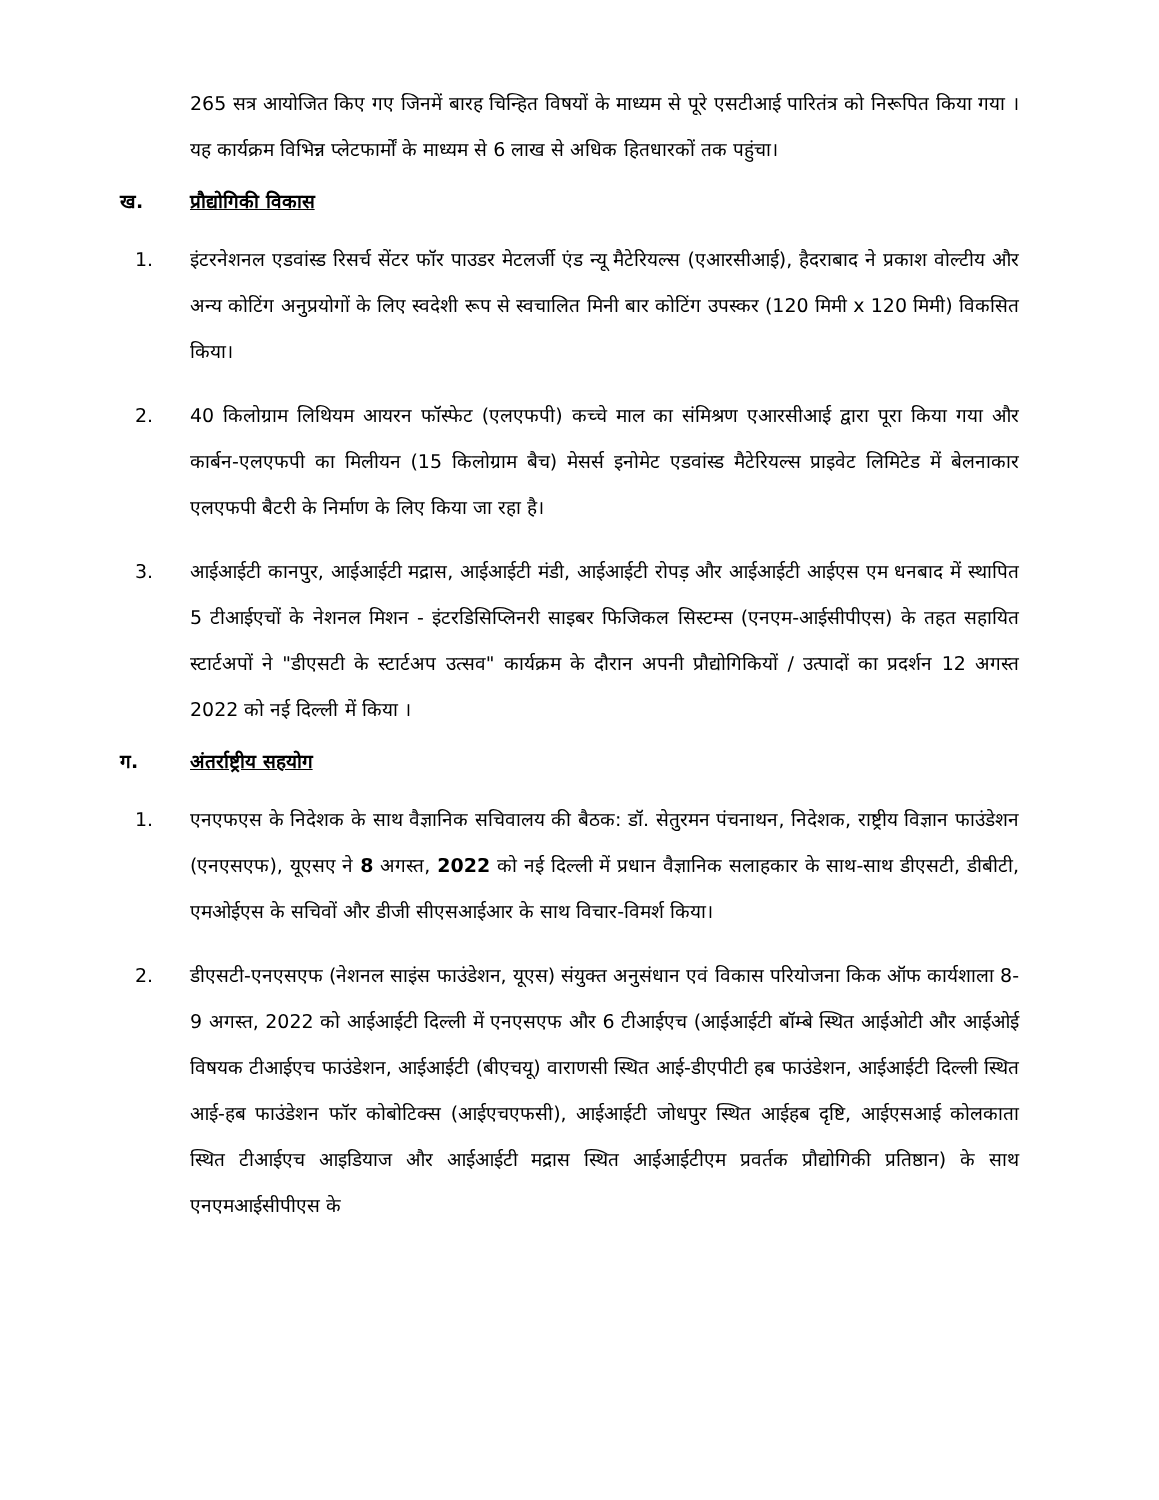265 सत्र आयोजित किए गए जिनमें बारह चिन्हित विषयों के माध्यम से पूरे एसटीआई पारितंत्र को निरूपित किया गया । यह कार्यक्रम विभिन्न प्लेटफार्मों के माध्यम से 6 लाख से अधिक हितधारकों तक पहुंचा।
ख. प्रौद्योगिकी विकास
1. इंटरनेशनल एडवांस्ड रिसर्च सेंटर फॉर पाउडर मेटलर्जी एंड न्यू मैटेरियल्स (एआरसीआई), हैदराबाद ने प्रकाश वोल्टीय और अन्य कोटिंग अनुप्रयोगों के लिए स्वदेशी रूप से स्वचालित मिनी बार कोटिंग उपस्कर (120 मिमी x 120 मिमी) विकसित किया।
2. 40 किलोग्राम लिथियम आयरन फॉस्फेट (एलएफपी) कच्चे माल का संमिश्रण एआरसीआई द्वारा पूरा किया गया और कार्बन-एलएफपी का मिलीयन (15 किलोग्राम बैच) मेसर्स इनोमेट एडवांस्ड मैटेरियल्स प्राइवेट लिमिटेड में बेलनाकार एलएफपी बैटरी के निर्माण के लिए किया जा रहा है।
3. आईआईटी कानपुर, आईआईटी मद्रास, आईआईटी मंडी, आईआईटी रोपड़ और आईआईटी आईएस एम धनबाद में स्थापित 5 टीआईएचों के नेशनल मिशन - इंटरडिसिप्लिनरी साइबर फिजिकल सिस्टम्स (एनएम-आईसीपीएस) के तहत सहायित स्टार्टअपों ने "डीएसटी के स्टार्टअप उत्सव" कार्यक्रम के दौरान अपनी प्रौद्योगिकियों / उत्पादों का प्रदर्शन 12 अगस्त 2022 को नई दिल्ली में किया ।
ग. अंतर्राष्ट्रीय सहयोग
1. एनएफएस के निदेशक के साथ वैज्ञानिक सचिवालय की बैठक: डॉ. सेतुरमन पंचनाथन, निदेशक, राष्ट्रीय विज्ञान फाउंडेशन (एनएसएफ), यूएसए ने 8 अगस्त, 2022 को नई दिल्ली में प्रधान वैज्ञानिक सलाहकार के साथ-साथ डीएसटी, डीबीटी, एमओईएस के सचिवों और डीजी सीएसआईआर के साथ विचार-विमर्श किया।
2. डीएसटी-एनएसएफ (नेशनल साइंस फाउंडेशन, यूएस) संयुक्त अनुसंधान एवं विकास परियोजना किक ऑफ कार्यशाला 8-9 अगस्त, 2022 को आईआईटी दिल्ली में एनएसएफ और 6 टीआईएच (आईआईटी बॉम्बे स्थित आईओटी और आईओई विषयक टीआईएच फाउंडेशन, आईआईटी (बीएचयू) वाराणसी स्थित आई-डीएपीटी हब फाउंडेशन, आईआईटी दिल्ली स्थित आई-हब फाउंडेशन फॉर कोबोटिक्स (आईएचएफसी), आईआईटी जोधपुर स्थित आईहब दृष्टि, आईएसआई कोलकाता स्थित टीआईएच आइडियाज और आईआईटी मद्रास स्थित आईआईटीएम प्रवर्तक प्रौद्योगिकी प्रतिष्ठान) के साथ एनएमआईसीपीएस के